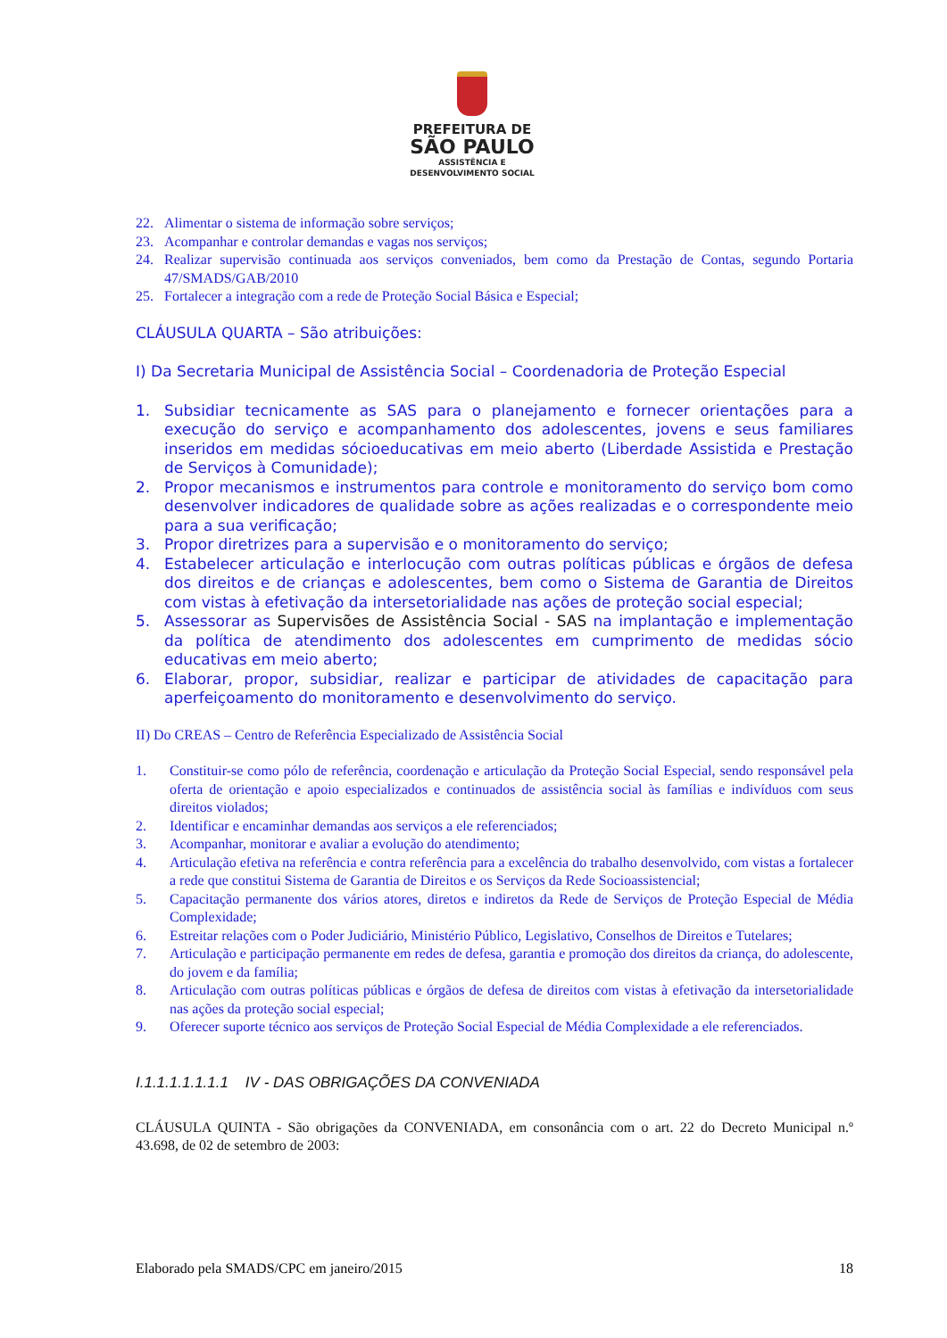PREFEITURA DE
SÃO PAULO
ASSISTÊNCIA E
DESENVOLVIMENTO SOCIAL
22. Alimentar o sistema de informação sobre serviços;
23. Acompanhar e controlar demandas e vagas nos serviços;
24. Realizar supervisão continuada aos serviços conveniados, bem como da Prestação de Contas, segundo Portaria 47/SMADS/GAB/2010
25. Fortalecer a integração com a rede de Proteção Social Básica e Especial;
CLÁUSULA QUARTA – São atribuições:
I) Da Secretaria Municipal de Assistência Social – Coordenadoria de Proteção Especial
1. Subsidiar tecnicamente as SAS para o planejamento e fornecer orientações para a execução do serviço e acompanhamento dos adolescentes, jovens e seus familiares inseridos em medidas sócioeducativas em meio aberto (Liberdade Assistida e Prestação de Serviços à Comunidade);
2. Propor mecanismos e instrumentos para controle e monitoramento do serviço bom como desenvolver indicadores de qualidade sobre as ações realizadas e o correspondente meio para a sua verificação;
3. Propor diretrizes para a supervisão e o monitoramento do serviço;
4. Estabelecer articulação e interlocução com outras políticas públicas e órgãos de defesa dos direitos e de crianças e adolescentes, bem como o Sistema de Garantia de Direitos com vistas à efetivação da intersetorialidade nas ações de proteção social especial;
5. Assessorar as Supervisões de Assistência Social - SAS na implantação e implementação da política de atendimento dos adolescentes em cumprimento de medidas sócio educativas em meio aberto;
6. Elaborar, propor, subsidiar, realizar e participar de atividades de capacitação para aperfeiçoamento do monitoramento e desenvolvimento do serviço.
II) Do CREAS – Centro de Referência Especializado de Assistência Social
1. Constituir-se como pólo de referência, coordenação e articulação da Proteção Social Especial, sendo responsável pela oferta de orientação e apoio especializados e continuados de assistência social às famílias e indivíduos com seus direitos violados;
2. Identificar e encaminhar demandas aos serviços a ele referenciados;
3. Acompanhar, monitorar e avaliar a evolução do atendimento;
4. Articulação efetiva na referência e contra referência para a excelência do trabalho desenvolvido, com vistas a fortalecer a rede que constitui Sistema de Garantia de Direitos e os Serviços da Rede Socioassistencial;
5. Capacitação permanente dos vários atores, diretos e indiretos da Rede de Serviços de Proteção Especial de Média Complexidade;
6. Estreitar relações com o Poder Judiciário, Ministério Público, Legislativo, Conselhos de Direitos e Tutelares;
7. Articulação e participação permanente em redes de defesa, garantia e promoção dos direitos da criança, do adolescente, do jovem e da família;
8. Articulação com outras políticas públicas e órgãos de defesa de direitos com vistas à efetivação da intersetorialidade nas ações da proteção social especial;
9. Oferecer suporte técnico aos serviços de Proteção Social Especial de Média Complexidade a ele referenciados.
I.1.1.1.1.1.1.1 IV - DAS OBRIGAÇÕES DA CONVENIADA
CLÁUSULA QUINTA - São obrigações da CONVENIADA, em consonância com o art. 22 do Decreto Municipal n.º 43.698, de 02 de setembro de 2003:
Elaborado pela SMADS/CPC em janeiro/2015 18